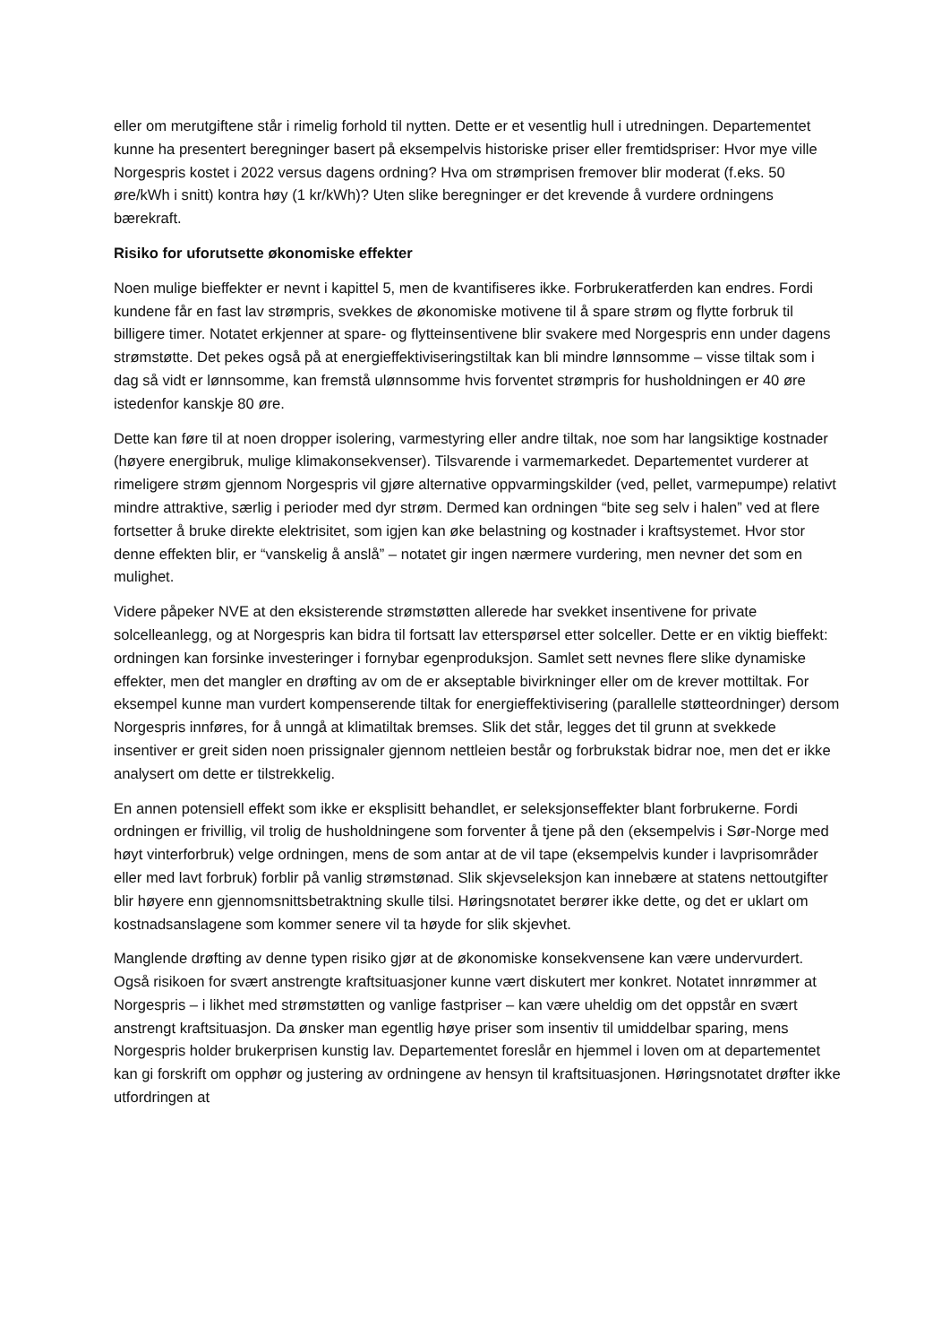eller om merutgiftene står i rimelig forhold til nytten. Dette er et vesentlig hull i utredningen. Departementet kunne ha presentert beregninger basert på eksempelvis historiske priser eller fremtidspriser: Hvor mye ville Norgespris kostet i 2022 versus dagens ordning? Hva om strømprisen fremover blir moderat (f.eks. 50 øre/kWh i snitt) kontra høy (1 kr/kWh)? Uten slike beregninger er det krevende å vurdere ordningens bærekraft.
Risiko for uforutsette økonomiske effekter
Noen mulige bieffekter er nevnt i kapittel 5, men de kvantifiseres ikke. Forbrukeratferden kan endres. Fordi kundene får en fast lav strømpris, svekkes de økonomiske motivene til å spare strøm og flytte forbruk til billigere timer. Notatet erkjenner at spare- og flytteinsentivene blir svakere med Norgespris enn under dagens strømstøtte. Det pekes også på at energieffektiviseringstiltak kan bli mindre lønnsomme – visse tiltak som i dag så vidt er lønnsomme, kan fremstå ulønnsomme hvis forventet strømpris for husholdningen er 40 øre istedenfor kanskje 80 øre.
Dette kan føre til at noen dropper isolering, varmestyring eller andre tiltak, noe som har langsiktige kostnader (høyere energibruk, mulige klimakonsekvenser). Tilsvarende i varmemarkedet. Departementet vurderer at rimeligere strøm gjennom Norgespris vil gjøre alternative oppvarmingskilder (ved, pellet, varmepumpe) relativt mindre attraktive, særlig i perioder med dyr strøm. Dermed kan ordningen “bite seg selv i halen” ved at flere fortsetter å bruke direkte elektrisitet, som igjen kan øke belastning og kostnader i kraftsystemet. Hvor stor denne effekten blir, er “vanskelig å anslå” – notatet gir ingen nærmere vurdering, men nevner det som en mulighet.
Videre påpeker NVE at den eksisterende strømstøtten allerede har svekket insentivene for private solcelleanlegg, og at Norgespris kan bidra til fortsatt lav etterspørsel etter solceller. Dette er en viktig bieffekt: ordningen kan forsinke investeringer i fornybar egenproduksjon. Samlet sett nevnes flere slike dynamiske effekter, men det mangler en drøfting av om de er akseptable bivirkninger eller om de krever mottiltak. For eksempel kunne man vurdert kompenserende tiltak for energieffektivisering (parallelle støtteordninger) dersom Norgespris innføres, for å unngå at klimatiltak bremses. Slik det står, legges det til grunn at svekkede insentiver er greit siden noen prissignaler gjennom nettleien består og forbrukstak bidrar noe, men det er ikke analysert om dette er tilstrekkelig.
En annen potensiell effekt som ikke er eksplisitt behandlet, er seleksjonseffekter blant forbrukerne. Fordi ordningen er frivillig, vil trolig de husholdningene som forventer å tjene på den (eksempelvis i Sør-Norge med høyt vinterforbruk) velge ordningen, mens de som antar at de vil tape (eksempelvis kunder i lavprisområder eller med lavt forbruk) forblir på vanlig strømstønad. Slik skjevseleksjon kan innebære at statens nettoutgifter blir høyere enn gjennomsnittsbetraktning skulle tilsi. Høringsnotatet berører ikke dette, og det er uklart om kostnadsanslagene som kommer senere vil ta høyde for slik skjevhet.
Manglende drøfting av denne typen risiko gjør at de økonomiske konsekvensene kan være undervurdert. Også risikoen for svært anstrengte kraftsituasjoner kunne vært diskutert mer konkret. Notatet innrømmer at Norgespris – i likhet med strømstøtten og vanlige fastpriser – kan være uheldig om det oppstår en svært anstrengt kraftsituasjon. Da ønsker man egentlig høye priser som insentiv til umiddelbar sparing, mens Norgespris holder brukerprisen kunstig lav. Departementet foreslår en hjemmel i loven om at departementet kan gi forskrift om opphør og justering av ordningene av hensyn til kraftsituasjonen. Høringsnotatet drøfter ikke utfordringen at